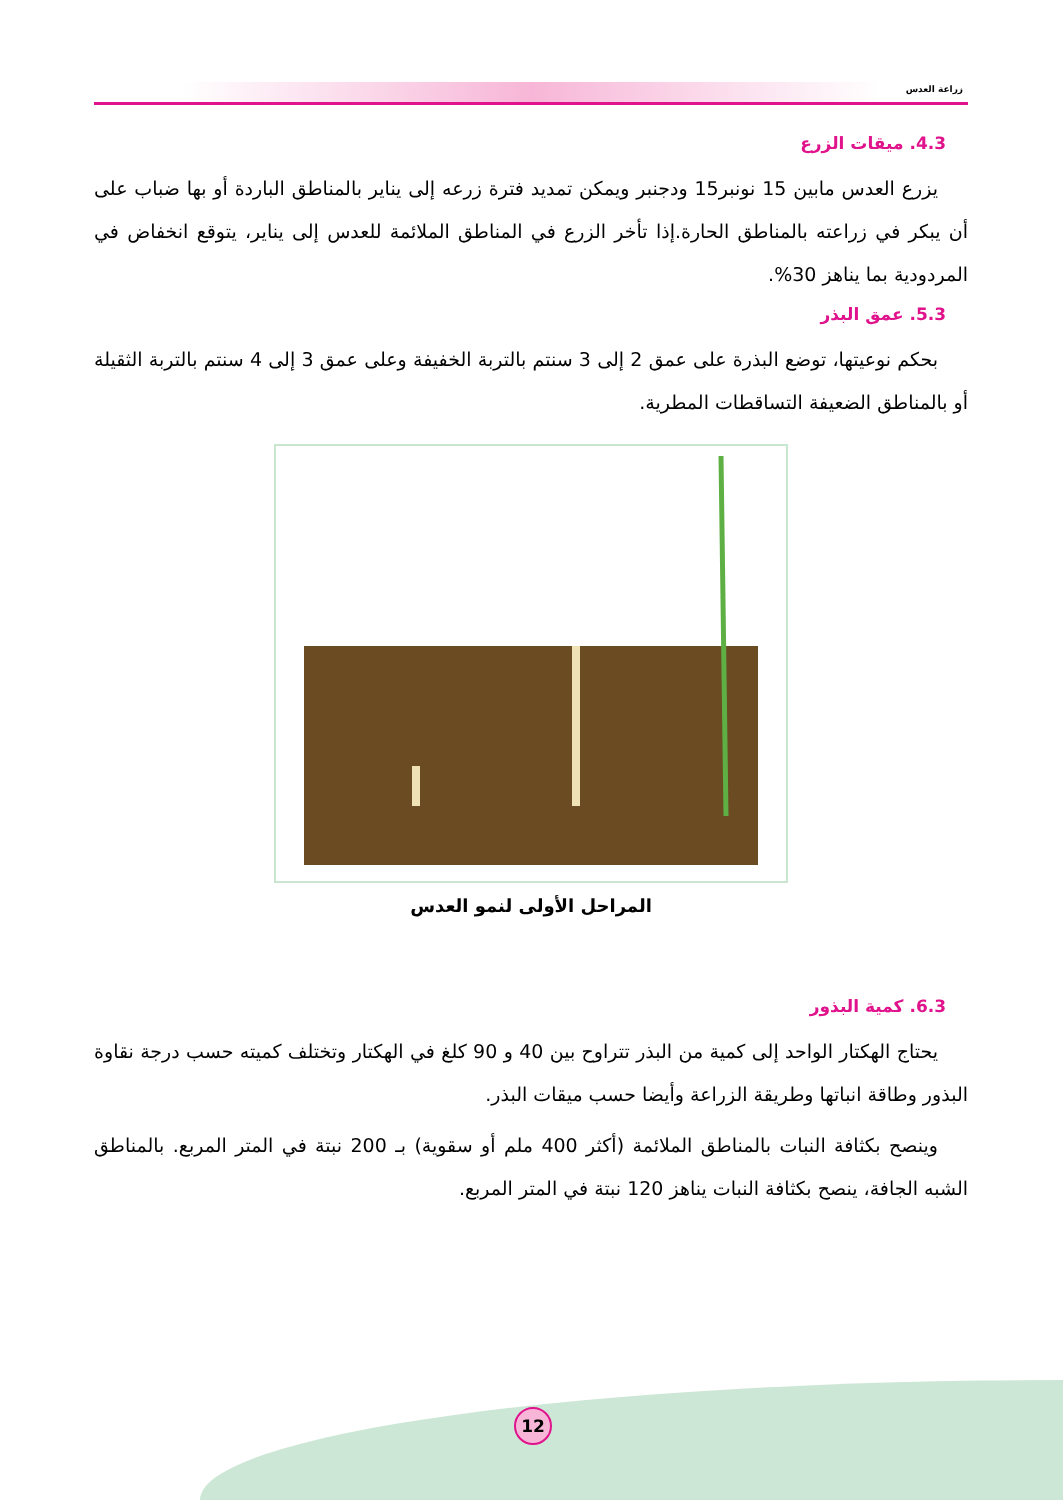زراعة العدس
4.3. ميقات الزرع
يزرع العدس مابين 15 نونبر15 ودجنبر ويمكن تمديد فترة زرعه إلى يناير بالمناطق الباردة أو بها ضباب على أن يبكر في زراعته بالمناطق الحارة.إذا تأخر الزرع في المناطق الملائمة للعدس إلى يناير، يتوقع انخفاض في المردودية بما يناهز 30%.
5.3. عمق البذر
بحكم نوعيتها، توضع البذرة على عمق 2 إلى 3 سنتم بالتربة الخفيفة وعلى عمق 3 إلى 4 سنتم بالتربة الثقيلة أو بالمناطق الضعيفة التساقطات المطرية.
المراحل الأولى لنمو العدس
6.3. كمية البذور
يحتاج الهكتار الواحد إلى كمية من البذر تتراوح بين 40 و 90 كلغ في الهكتار وتختلف كميته حسب درجة نقاوة البذور وطاقة انباتها وطريقة الزراعة وأيضا حسب ميقات البذر.
وينصح بكثافة النبات بالمناطق الملائمة (أكثر 400 ملم أو سقوية) بـ 200 نبتة في المتر المربع. بالمناطق الشبه الجافة، ينصح بكثافة النبات يناهز 120 نبتة في المتر المربع.
12